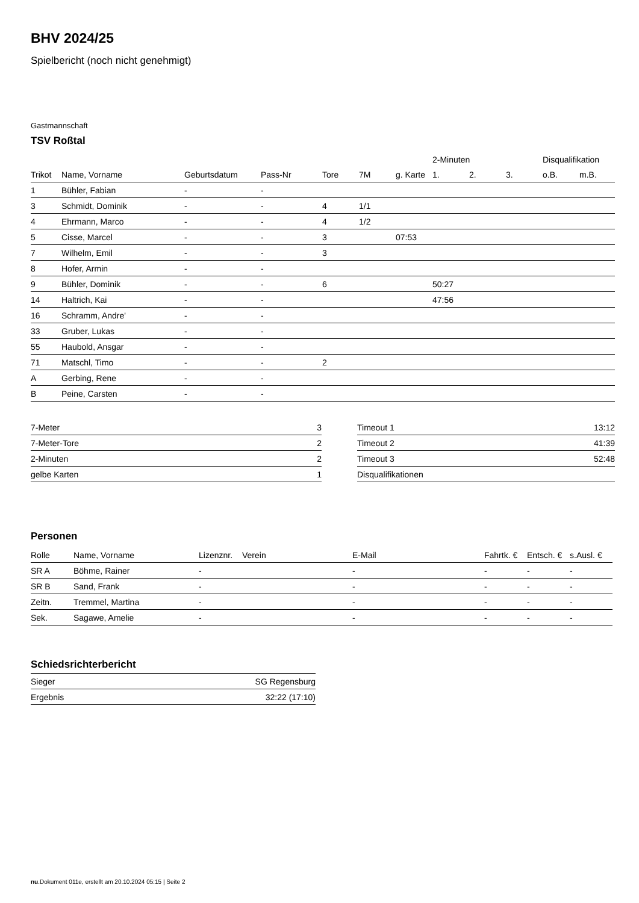BHV 2024/25
Spielbericht (noch nicht genehmigt)
Gastmannschaft
TSV Roßtal
| | | | | | | | 2-Minuten | | | Disqualifikation | |
| --- | --- | --- | --- | --- | --- | --- | --- | --- | --- | --- | --- |
| Trikot | Name, Vorname | Geburtsdatum | Pass-Nr | Tore | 7M | g. Karte | 1. | 2. | 3. | o.B. | m.B. |
| 1 | Bühler, Fabian | - | - | | | | | | | | |
| 3 | Schmidt, Dominik | - | - | 4 | 1/1 | | | | | | |
| 4 | Ehrmann, Marco | - | - | 4 | 1/2 | | | | | | |
| 5 | Cisse, Marcel | - | - | 3 | | 07:53 | | | | | |
| 7 | Wilhelm, Emil | - | - | 3 | | | | | | | |
| 8 | Hofer, Armin | - | - | | | | | | | | |
| 9 | Bühler, Dominik | - | - | 6 | | | 50:27 | | | | |
| 14 | Haltrich, Kai | - | - | | | | 47:56 | | | | |
| 16 | Schramm, Andre' | - | - | | | | | | | | |
| 33 | Gruber, Lukas | - | - | | | | | | | | |
| 55 | Haubold, Ansgar | - | - | | | | | | | | |
| 71 | Matschl, Timo | - | - | 2 | | | | | | | |
| A | Gerbing, Rene | - | - | | | | | | | | |
| B | Peine, Carsten | - | - | | | | | | | | |
| 7-Meter | 3 |
| 7-Meter-Tore | 2 |
| 2-Minuten | 2 |
| gelbe Karten | 1 |
| Timeout 1 | 13:12 |
| Timeout 2 | 41:39 |
| Timeout 3 | 52:48 |
| Disqualifikationen | |
Personen
| Rolle | Name, Vorname | Lizenznr. | Verein | E-Mail | Fahrtk. € | Entsch. € | s.Ausl. € |
| --- | --- | --- | --- | --- | --- | --- | --- |
| SR A | Böhme, Rainer | - | | - | - | - | - |
| SR B | Sand, Frank | - | | - | - | - | - |
| Zeitn. | Tremmel, Martina | - | | - | - | - | - |
| Sek. | Sagawe, Amelie | - | | - | - | - | - |
Schiedsrichterbericht
| Sieger | SG Regensburg |
| Ergebnis | 32:22 (17:10) |
nu.Dokument 011e, erstellt am 20.10.2024 05:15 | Seite 2